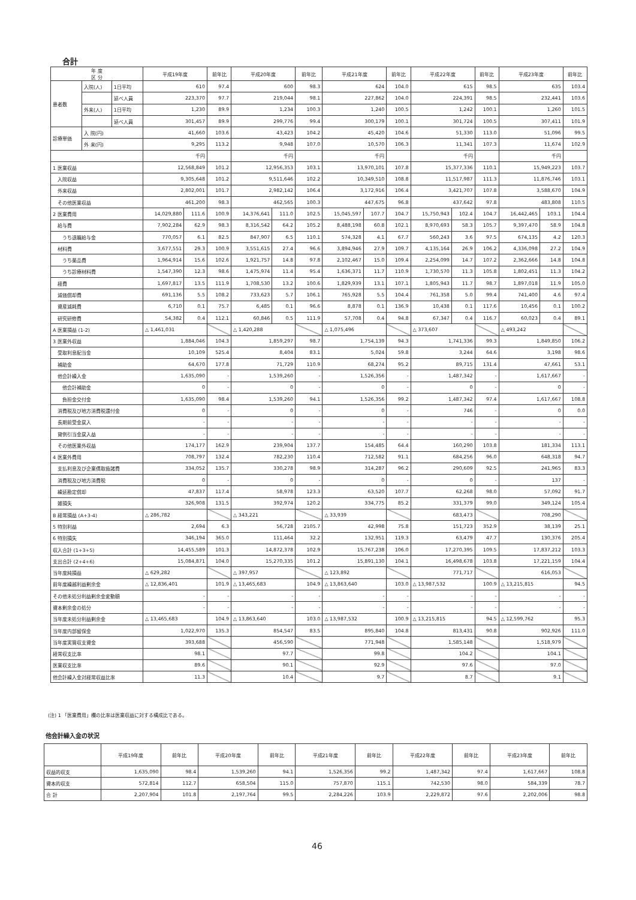合計
| 年 度 区 分 | | | 平成19年度 | | 前年比 | 平成20年度 | | 前年比 | 平成21年度 | | 前年比 | 平成22年度 | | 前年比 | 平成23年度 | | 前年比 |
| --- | --- | --- | --- | --- | --- | --- | --- | --- | --- | --- | --- | --- | --- | --- | --- | --- | --- |
| 患者数 | 入院(人) | 1日平均 | 610 | | 97.4 | 600 | | 98.3 | 624 | | 104.0 | 615 | | 98.5 | 635 | | 103.4 |
| | | 延べ人員 | 223,370 | | 97.7 | 219,044 | | 98.1 | 227,862 | | 104.0 | 224,391 | | 98.5 | 232,441 | | 103.6 |
| | 外来(人) | 1日平均 | 1,230 | | 89.9 | 1,234 | | 100.3 | 1,240 | | 100.5 | 1,242 | | 100.1 | 1,260 | | 101.5 |
| | | 延べ人員 | 301,457 | | 89.9 | 299,776 | | 99.4 | 300,179 | | 100.1 | 301,724 | | 100.5 | 307,411 | | 101.9 |
| 診療単価 | 入 院(円) | | 41,660 | | 103.6 | 43,423 | | 104.2 | 45,420 | | 104.6 | 51,330 | | 113.0 | 51,096 | | 99.5 |
| | 外 来(円) | | 9,295 | | 113.2 | 9,948 | | 107.0 | 10,570 | | 106.3 | 11,341 | | 107.3 | 11,674 | | 102.9 |
| | | | 千円 | | | 千円 | | | 千円 | | | 千円 | | | 千円 | | |
| 1 医業収益 | | | 12,568,849 | | 101.2 | 12,956,353 | | 103.1 | 13,970,101 | | 107.8 | 15,377,336 | | 110.1 | 15,949,223 | | 103.7 |
| 入院収益 | | | 9,305,648 | | 101.2 | 9,511,646 | | 102.2 | 10,349,510 | | 108.8 | 11,517,987 | | 111.3 | 11,876,746 | | 103.1 |
| 外来収益 | | | 2,802,001 | | 101.7 | 2,982,142 | | 106.4 | 3,172,916 | | 106.4 | 3,421,707 | | 107.8 | 3,588,670 | | 104.9 |
| その他医業収益 | | | 461,200 | | 98.3 | 462,565 | | 100.3 | 447,675 | | 96.8 | 437,642 | | 97.8 | 483,808 | | 110.5 |
| 2 医業費用 | | | 14,029,880 | 111.6 | 100.9 | 14,376,641 | 111.0 | 102.5 | 15,045,597 | 107.7 | 104.7 | 15,750,943 | 102.4 | 104.7 | 16,442,465 | 103.1 | 104.4 |
| 給与費 | | | 7,902,284 | 62.9 | 98.3 | 8,316,542 | 64.2 | 105.2 | 8,488,198 | 60.8 | 102.1 | 8,970,693 | 58.3 | 105.7 | 9,397,470 | 58.9 | 104.8 |
| うち退職給与金 | | | 770,057 | 6.1 | 82.5 | 847,907 | 6.5 | 110.1 | 574,328 | 4.1 | 67.7 | 560,243 | 3.6 | 97.5 | 674,135 | 4.2 | 120.3 |
| 材料費 | | | 3,677,551 | 29.3 | 100.9 | 3,551,615 | 27.4 | 96.6 | 3,894,946 | 27.9 | 109.7 | 4,135,164 | 26.9 | 106.2 | 4,336,098 | 27.2 | 104.9 |
| うち薬品費 | | | 1,964,914 | 15.6 | 102.6 | 1,921,757 | 14.8 | 97.8 | 2,102,467 | 15.0 | 109.4 | 2,254,099 | 14.7 | 107.2 | 2,362,666 | 14.8 | 104.8 |
| うち診療材料費 | | | 1,547,390 | 12.3 | 98.6 | 1,475,974 | 11.4 | 95.4 | 1,636,371 | 11.7 | 110.9 | 1,730,570 | 11.3 | 105.8 | 1,802,451 | 11.3 | 104.2 |
| 経費 | | | 1,697,817 | 13.5 | 111.9 | 1,708,530 | 13.2 | 100.6 | 1,829,939 | 13.1 | 107.1 | 1,805,943 | 11.7 | 98.7 | 1,897,018 | 11.9 | 105.0 |
| 減価償却費 | | | 691,136 | 5.5 | 108.2 | 733,623 | 5.7 | 106.1 | 765,928 | 5.5 | 104.4 | 761,358 | 5.0 | 99.4 | 741,400 | 4.6 | 97.4 |
| 資産減耗費 | | | 6,710 | 0.1 | 75.7 | 6,485 | 0.1 | 96.6 | 8,878 | 0.1 | 136.9 | 10,438 | 0.1 | 117.6 | 10,456 | 0.1 | 100.2 |
| 研究研修費 | | | 54,382 | 0.4 | 112.1 | 60,846 | 0.5 | 111.9 | 57,708 | 0.4 | 94.8 | 67,347 | 0.4 | 116.7 | 60,023 | 0.4 | 89.1 |
| A 医業損益 (1-2) | | | △ 1,461,031 | | | △ 1,420,288 | | | △ 1,075,496 | | | △ 373,607 | | | △ 493,242 | | |
| 3 医業外収益 | | | 1,884,046 | | 104.3 | 1,859,297 | | 98.7 | 1,754,139 | | 94.3 | 1,741,336 | | 99.3 | 1,849,850 | | 106.2 |
| 受取利息配当金 | | | 10,109 | | 525.4 | 8,404 | | 83.1 | 5,024 | | 59.8 | 3,244 | | 64.6 | 3,198 | | 98.6 |
| 補助金 | | | 64,670 | | 177.8 | 71,729 | | 110.9 | 68,274 | | 95.2 | 89,715 | | 131.4 | 47,661 | | 53.1 |
| 他会計繰入金 | | | 1,635,090 | | - | 1,539,260 | | - | 1,526,356 | | - | 1,487,342 | | - | 1,617,667 | | - |
| 他会計補助金 | | | 0 | | - | 0 | | - | 0 | | - | 0 | | - | 0 | | - |
| 負担金交付金 | | | 1,635,090 | | 98.4 | 1,539,260 | | 94.1 | 1,526,356 | | 99.2 | 1,487,342 | | 97.4 | 1,617,667 | | 108.8 |
| 消費税及び地方消費税還付金 | | | 0 | | - | 0 | | - | 0 | | - | 746 | | - | 0 | | 0.0 |
| 長期前受金戻入 | | | - | | - | - | | - | - | | - | - | | - | - | | - |
| 貸倒引当金戻入益 | | | - | | - | - | | - | - | | - | - | | - | - | | - |
| その他医業外収益 | | | 174,177 | | 162.9 | 239,904 | | 137.7 | 154,485 | | 64.4 | 160,290 | | 103.8 | 181,334 | | 113.1 |
| 4 医業外費用 | | | 708,797 | | 132.4 | 782,230 | | 110.4 | 712,582 | | 91.1 | 684,256 | | 96.0 | 648,318 | | 94.7 |
| 支払利息及び企業債取扱諸費 | | | 334,052 | | 135.7 | 330,278 | | 98.9 | 314,287 | | 96.2 | 290,609 | | 92.5 | 241,965 | | 83.3 |
| 消費税及び地方消費税 | | | 0 | | - | 0 | | - | 0 | | - | 0 | | - | 137 | | - |
| 繰延勘定償却 | | | 47,837 | | 117.4 | 58,978 | | 123.3 | 63,520 | | 107.7 | 62,268 | | 98.0 | 57,092 | | 91.7 |
| 雑損失 | | | 326,908 | | 131.5 | 392,974 | | 120.2 | 334,775 | | 85.2 | 331,379 | | 99.0 | 349,124 | | 105.4 |
| B 経常損益 (A+3-4) | | | △ 286,782 | | | △ 343,221 | | | △ 33,939 | | | 683,473 | | | 708,290 | | |
| 5 特別利益 | | | 2,694 | | 6.3 | 56,728 | | 2105.7 | 42,998 | | 75.8 | 151,723 | | 352.9 | 38,139 | | 25.1 |
| 6 特別損失 | | | 346,194 | | 365.0 | 111,464 | | 32.2 | 132,951 | | 119.3 | 63,479 | | 47.7 | 130,376 | | 205.4 |
| 収入合計 (1+3+5) | | | 14,455,589 | | 101.3 | 14,872,378 | | 102.9 | 15,767,238 | | 106.0 | 17,270,395 | | 109.5 | 17,837,212 | | 103.3 |
| 支出合計 (2+4+6) | | | 15,084,871 | | 104.0 | 15,270,335 | | 101.2 | 15,891,130 | | 104.1 | 16,498,678 | | 103.8 | 17,221,159 | | 104.4 |
| 当年度純損益 | | | △ 629,282 | | | △ 397,957 | | | △ 123,892 | | | 771,717 | | | 616,053 | | |
| 前年度繰越利益剰余金 | | | △ 12,836,401 | | 101.9 | △ 13,465,683 | | 104.9 | △ 13,863,640 | | 103.0 | △ 13,987,532 | | 100.9 | △ 13,215,815 | | 94.5 |
| その他未処分利益剰余金変動額 | | | - | | - | - | | - | - | | - | - | | - | - | | - |
| 資本剰余金の処分 | | | - | | - | - | | - | - | | - | - | | - | - | | - |
| 当年度未処分利益剰余金 | | | △ 13,465,683 | | 104.9 | △ 13,863,640 | | 103.0 | △ 13,987,532 | | 100.9 | △ 13,215,815 | | 94.5 | △ 12,599,762 | | 95.3 |
| 当年度内部留保金 | | | 1,022,970 | | 135.3 | 854,547 | | 83.5 | 895,840 | | 104.8 | 813,431 | | 90.8 | 902,926 | | 111.0 |
| 当年度実質収支資金 | | | 393,688 | | | 456,590 | | | 771,948 | | | 1,585,148 | | | 1,518,979 | | |
| 経常収支比率 | | | 98.1 | | | 97.7 | | | 99.8 | | | 104.2 | | | 104.1 | | |
| 医業収支比率 | | | 89.6 | | | 90.1 | | | 92.9 | | | 97.6 | | | 97.0 | | |
| 他会計繰入金対経常収益比率 | | | 11.3 | | | 10.4 | | | 9.7 | | | 8.7 | | | 9.1 | | |
(注) 1 「医業費用」欄の比率は医業収益に対する構成比である。
他会計繰入金の状況
| | 平成19年度 | 前年比 | 平成20年度 | 前年比 | 平成21年度 | 前年比 | 平成22年度 | 前年比 | 平成23年度 | 前年比 |
| --- | --- | --- | --- | --- | --- | --- | --- | --- | --- | --- |
| 収益的収支 | 1,635,090 | 98.4 | 1,539,260 | 94.1 | 1,526,356 | 99.2 | 1,487,342 | 97.4 | 1,617,667 | 108.8 |
| 資本的収支 | 572,814 | 112.7 | 658,504 | 115.0 | 757,870 | 115.1 | 742,530 | 98.0 | 584,339 | 78.7 |
| 合 計 | 2,207,904 | 101.8 | 2,197,764 | 99.5 | 2,284,226 | 103.9 | 2,229,872 | 97.6 | 2,202,006 | 98.8 |
46